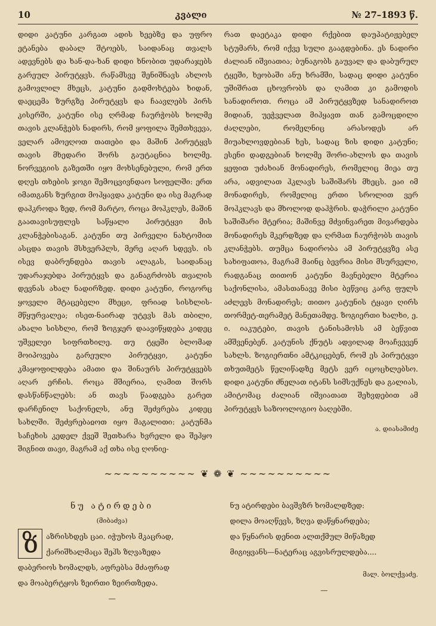10 კვალი № 27–1893 წ.
დიდი კატუნი კარგათ ადის ხეებზე და უფრო ეტანება დაბალ შტოებს, საიდანაც თვალს ადევნებს და ხან-და-ხან დიდი ხნობით უდარაჯებს გარეულ პირუტყვს. რაწამსვე შენიშნავს ახლოს გამოვლილ მხეცს, კატუნი გადმოხტება ხიდან, დაეცემა ზურგზე პირუტყვს და ჩაავლებს პირს კისერში, კატუნი ისე ღრმად ჩაურჭობს ხოლმე თავის კლანჭებს ნადირს, რომ ყოფილა შემთხვევა, ველარ ამოეღოთ თათები და მაშინ პირუტყვს თავის მხედარი შორს გაუტაცნია ხოლმე. ნორვეგიის გაზეთში იყო მოხსენებული, რომ ერთ დღეს თხების ჯოგი შემოცვივნდაო სოფელში: ერთ იმათგანს ზურგით მოჰყავდა კატუნი და ისე მაგრად დაჰკროდა ზედ, რომ მარტო, როცა მოჰკლეს, მაშინ გაათავისუფლეს საწყალი პირუტყვი მის კლანჭებისაგან. კატუნი თუ პირველი ნახტომით ასცდა თავის მსხვერპლს, მერე აღარ სდევს. ის ისევ დაბრუნდება თავის ალაგას, საიდანაც უდარაჯებდა პირუტყვს და განაგრძობს თვალის დევნას ახალ ნადირზედ. დიდი კატუნი, როგორც ყოველი მტაცებელი მხეცი, ფრიად სისხლის-მწყურვალეა; ისეთ-ნაირად უტევს მას თბილი, ახალი სისხლი, რომ ზოგჯერ დაავიწყდება კიდეც უშველეი სიფრთხილე. თუ ტყეში ბლომად მოიპოვება გარეული პირუტყვი, კატუნი კმაყოფილდება ამათი და შინაურს პირუტყვებს აღარ ერჩის. როცა მშიერია, ღამით შორს დასწანწალებს: ან თავს წაადგება გარეთ დარჩენილ საქონელს, ანუ შეძვრება კიდეც სახლში. შეძვრებაჲოთ იყო მაგალითი: კატუნმა საჩეხის კედელ ქვეშ შეთხარა ხვრელი და შეჰყო შიგნით თავი, მაგრამ აქ თხა ისე ღონიე-
რათ დაეტაკა დიდი რქებით დაუპატიჟებელ სტუმარს, რომ იქვე სული გააგდებინა. ეს ნადირი ძალიან იშვიათია; ბუნაგობს გაუვალ და დაბურულ ტყეში, ხეობაში ანუ ხრამში, სადაც დიდი კატუნი უშიშრათ ცხოვრობს და ღამით კი გამოდის სანადიროთ. როცა ამ პირუტყვზედ სანადიროთ მიდიან, უეჭველათ მიჰყავთ თან გამოცდილი ძაღლები, რომელნიც არასოდეს არ მიუახლოვდებიან ხეს, სადაც ზის დიდი კატუნი; ესენი დადგებიან ხოლმე შორი-ახლოს და თავის ყეფით უძახიან მონადირეს, რომელიც მიეა თუ არა, ადვილათ ჰკლავს საშიშარს მხეცს. ეაი იმ მონადირეს, რომელიც ერთი სროლით ვერ მოჰკლავს და მხოლოდ დაჰჭრის. დაჭრილი კატუნი საშიშარი მტერია; მაშინვე მძვინვარეთ მივარდება მონადირეს მკერდზედ და ღრმათ ჩაურჭობს თავის კლანჭებს. თუმცა ნადირობა ამ პირუტყვზე ასე სახიფათოა, მაგრამ მაინც ბევრია მისი მსურველი, რადგანაც თითონ კატუნი მავნებელი მტერია საქონლისა, ამასთანავე მისი ბეწვიც კარგ ფულს აძლევს მონადირეს; თითო კატუნის ტყავი ღირს თორმეტ-თერამეტ მანეთამდე. ზოგიერთი ხალხი, ე. ი. იაკუტები, თავის ტანისამოსს ამ ბეწვით ამშვენებენ. კატუნის ქნუტს ადვილად მოაჩვევენ სახლს. ზოგიერთნი ამტკიცებენ, რომ ეს პირუტყვი თხუთმეტს წელიწადზე მეტს ვერ იცოცხლებსო. დიდი კატუნი ძნელათ იტანს სიმსუქნეს და გალიას, ამიტომაც ძალიან იშვიათათ შეხვდებით ამ პირუტყვს საზოოლოგიო ბაღებში.
ა. დიასამიძე
~~~~~~~~~~ ❦ ❁ ❦ ~~~~~~~~~~
ნუ ატირდები
(მიბაძვა)
ზაზრისხდეს ცაი. იჭუხოს მკაცრად,
ქარიშხალმაცა შეჰს ზღვაზედა
დაბერიოს ხომალდს, აფრებსა მძაფრად
და მოაბერტყოს ზეირთი ზეირთზედა.
—
ნუ ატირდები ბავშვზრ ხომალდზედ:
დილა მოაღწევს, ზღვა დაწყნარდება;
და წყნარის დენით ალთქმულ მიწაზედ
მიგიყვანს—ნატერაც აგვისრულდება....
მალ. ბოლქვაძე.
—